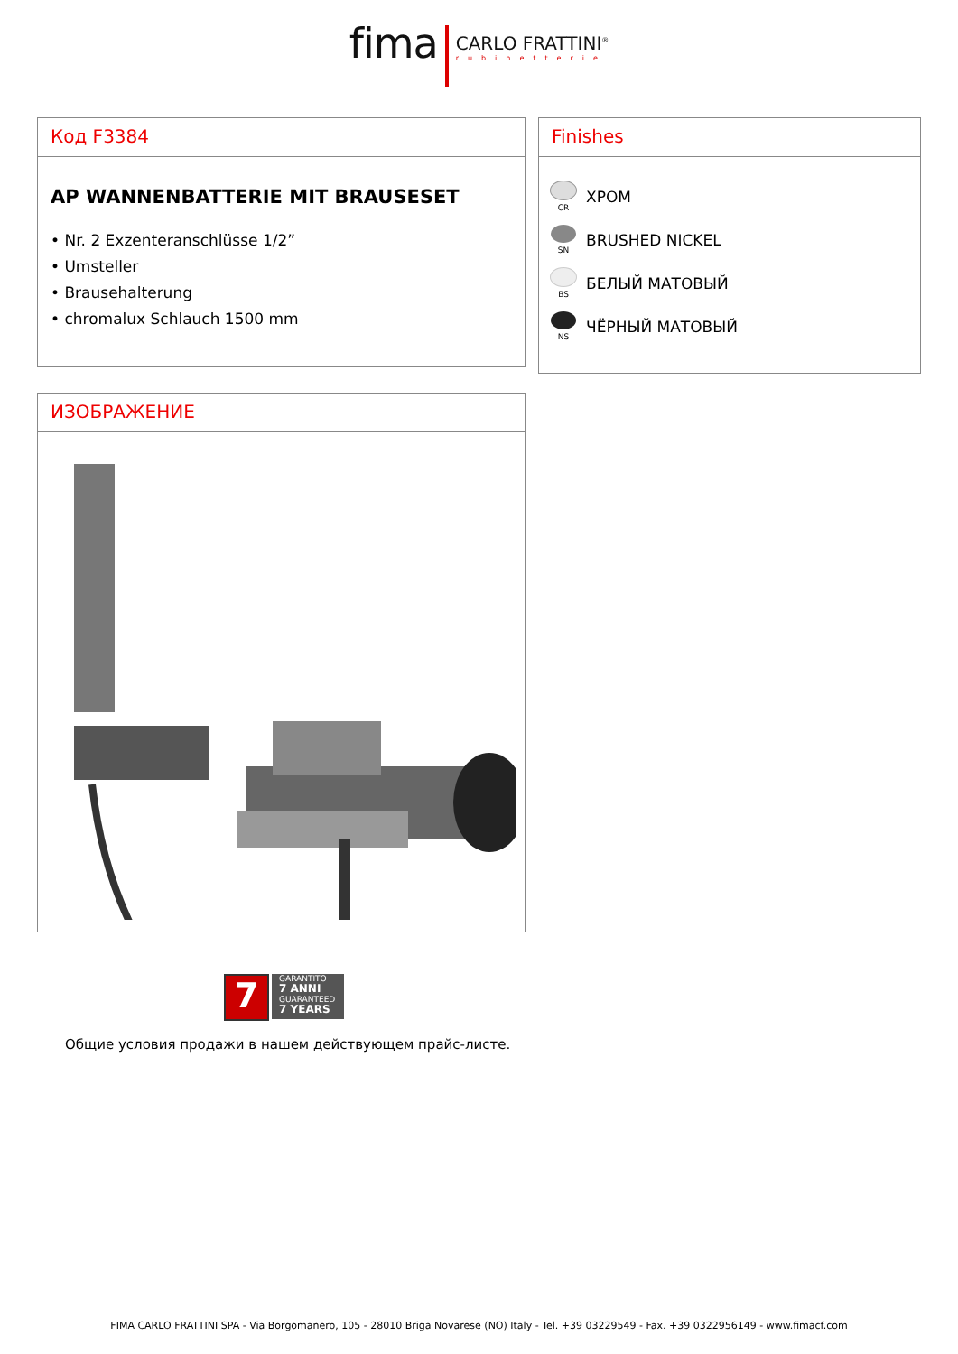fima
CARLO FRATTINI<sup>®</sup>
rubinetterie
Код F3384
AP WANNENBATTERIE MIT BRAUSESET
• Nr. 2 Exzenteranschlüsse 1/2”
• Umsteller
• Brausehalterung
• chromalux Schlauch 1500 mm
Finishes
CR
ХРОМ
SN
BRUSHED NICKEL
BS
БЕЛЫЙ МАТОВЫЙ
NS
ЧЁРНЫЙ МАТОВЫЙ
ИЗОБРАЖЕНИЕ
7
GARANTITO
7 ANNI
GUARANTEED
7 YEARS
Общие условия продажи в нашем действующем прайс-листе.
FIMA CARLO FRATTINI SPA - Via Borgomanero, 105 - 28010 Briga Novarese (NO) Italy - Tel. +39 03229549 - Fax. +39 0322956149 - www.fimacf.com